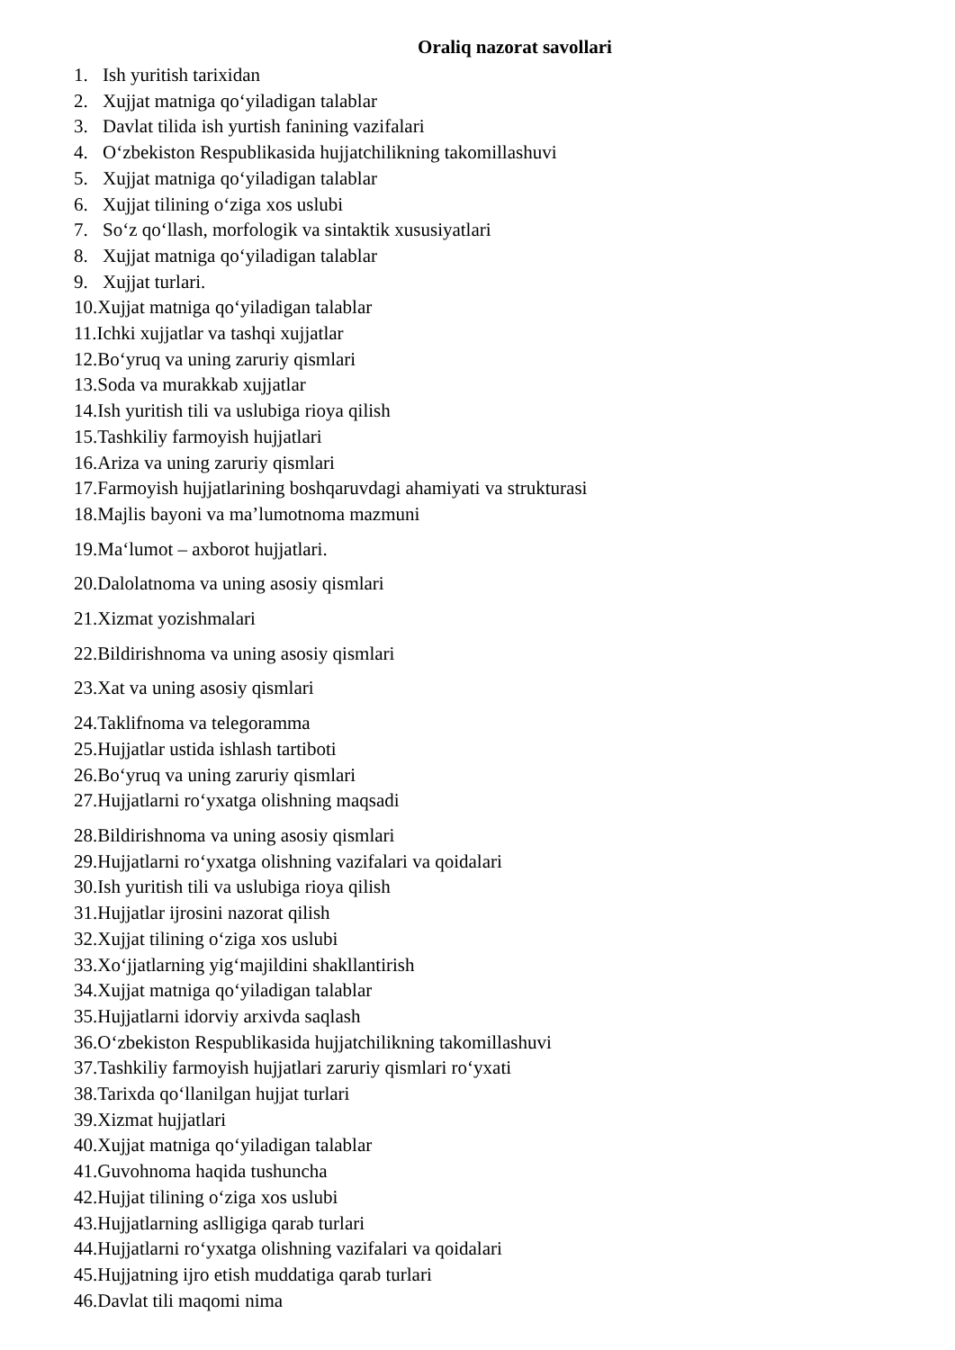Oraliq nazorat savollari
1. Ish yuritish tarixidan
2. Xujjat matniga qo‘yiladigan talablar
3. Davlat tilida ish yurtish fanining vazifalari
4. O‘zbekiston Respublikasida hujjatchilikning takomillashuvi
5. Xujjat matniga qo‘yiladigan talablar
6. Xujjat tilining o‘ziga xos uslubi
7. So‘z qo‘llash, morfologik va sintaktik xususiyatlari
8. Xujjat matniga qo‘yiladigan talablar
9. Xujjat turlari.
10.Xujjat matniga qo‘yiladigan talablar
11.Ichki xujjatlar va tashqi xujjatlar
12.Bo‘yruq va uning zaruriy qismlari
13.Soda va murakkab xujjatlar
14.Ish yuritish tili va uslubiga rioya qilish
15.Tashkiliy farmoyish hujjatlari
16.Ariza va uning zaruriy qismlari
17.Farmoyish hujjatlarining boshqaruvdagi ahamiyati va strukturasi
18.Majlis bayoni va ma’lumotnoma mazmuni
19.Ma‘lumot – axborot hujjatlari.
20.Dalolatnoma va uning asosiy qismlari
21.Xizmat yozishmalari
22.Bildirishnoma va uning asosiy qismlari
23.Xat va uning asosiy qismlari
24.Taklifnoma va telegoramma
25.Hujjatlar ustida ishlash tartiboti
26.Bo‘yruq va uning zaruriy qismlari
27.Hujjatlarni ro‘yxatga olishning maqsadi
28.Bildirishnoma va uning asosiy qismlari
29.Hujjatlarni ro‘yxatga olishning vazifalari va qoidalari
30.Ish yuritish tili va uslubiga rioya qilish
31.Hujjatlar ijrosini nazorat qilish
32.Xujjat tilining o‘ziga xos uslubi
33.Xo‘jjatlarning yig‘majildini shakllantirish
34.Xujjat matniga qo‘yiladigan talablar
35.Hujjatlarni idorviy arxivda saqlash
36.O‘zbekiston Respublikasida hujjatchilikning takomillashuvi
37.Tashkiliy farmoyish hujjatlari zaruriy qismlari ro‘yxati
38.Tarixda qo‘llanilgan hujjat turlari
39.Xizmat hujjatlari
40.Xujjat matniga qo‘yiladigan talablar
41.Guvohnoma haqida tushuncha
42.Hujjat tilining o‘ziga xos uslubi
43.Hujjatlarning aslligiga qarab turlari
44.Hujjatlarni ro‘yxatga olishning vazifalari va qoidalari
45.Hujjatning ijro etish muddatiga qarab turlari
46.Davlat tili maqomi nima